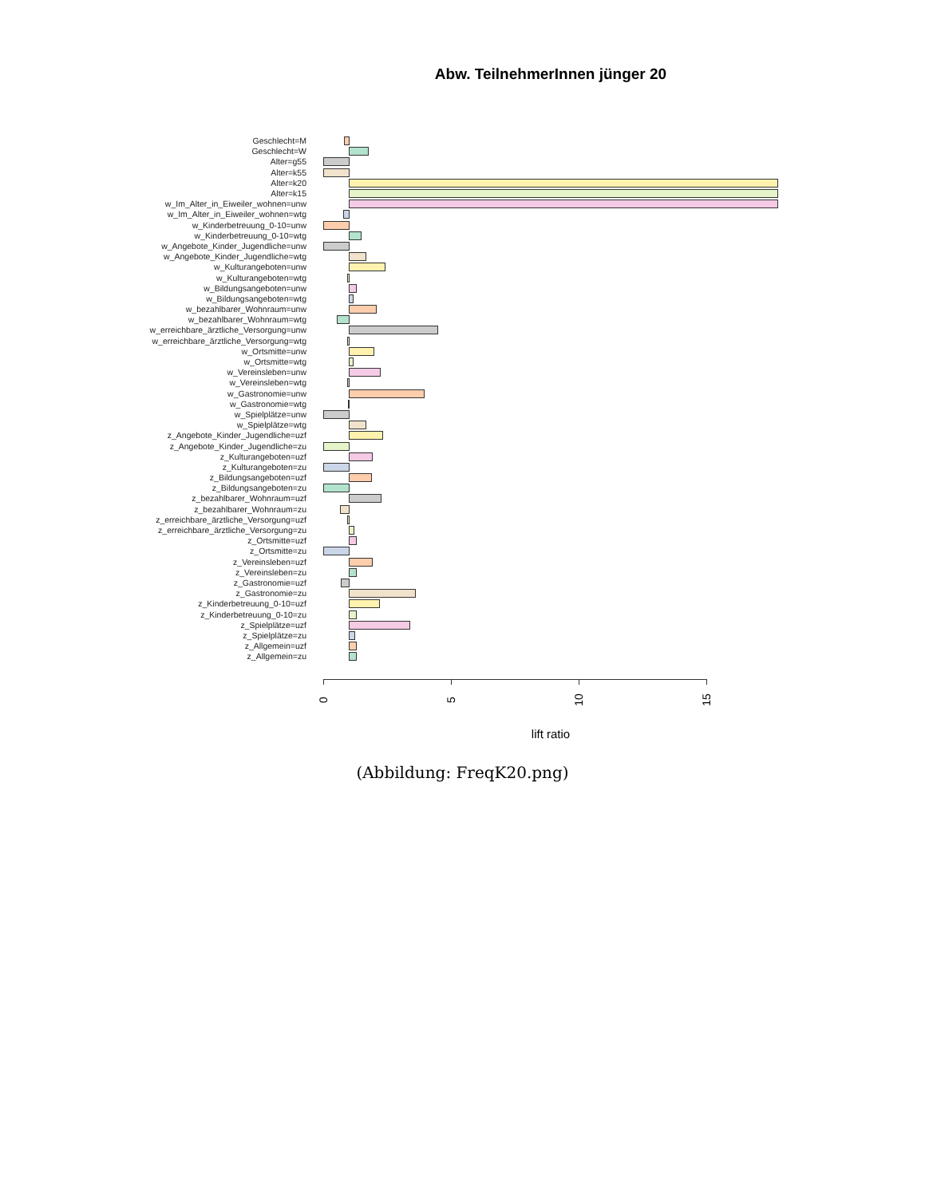Abw. TeilnehmerInnen jünger 20
Geschlecht=M
Geschlecht=W
Alter=g55
Alter=k55
Alter=k20
Alter=k15
w_Im_Alter_in_Eiweiler_wohnen=unw
w_Im_Alter_in_Eiweiler_wohnen=wtg
w_Kinderbetreuung_0-10=unw
w_Kinderbetreuung_0-10=wtg
w_Angebote_Kinder_Jugendliche=unw
w_Angebote_Kinder_Jugendliche=wtg
w_Kulturangeboten=unw
w_Kulturangeboten=wtg
w_Bildungsangeboten=unw
w_Bildungsangeboten=wtg
w_bezahlbarer_Wohnraum=unw
w_bezahlbarer_Wohnraum=wtg
w_erreichbare_ärztliche_Versorgung=unw
w_erreichbare_ärztliche_Versorgung=wtg
w_Ortsmitte=unw
w_Ortsmitte=wtg
w_Vereinsleben=unw
w_Vereinsleben=wtg
w_Gastronomie=unw
w_Gastronomie=wtg
w_Spielplätze=unw
w_Spielplätze=wtg
z_Angebote_Kinder_Jugendliche=uzf
z_Angebote_Kinder_Jugendliche=zu
z_Kulturangeboten=uzf
z_Kulturangeboten=zu
z_Bildungsangeboten=uzf
z_Bildungsangeboten=zu
z_bezahlbarer_Wohnraum=uzf
z_bezahlbarer_Wohnraum=zu
z_erreichbare_ärztliche_Versorgung=uzf
z_erreichbare_ärztliche_Versorgung=zu
z_Ortsmitte=uzf
z_Ortsmitte=zu
z_Vereinsleben=uzf
z_Vereinsleben=zu
z_Gastronomie=uzf
z_Gastronomie=zu
z_Kinderbetreuung_0-10=uzf
z_Kinderbetreuung_0-10=zu
z_Spielplätze=uzf
z_Spielplätze=zu
z_Allgemein=uzf
z_Allgemein=zu
0 5 10 15
lift ratio
(Abbildung: FreqK20.png)